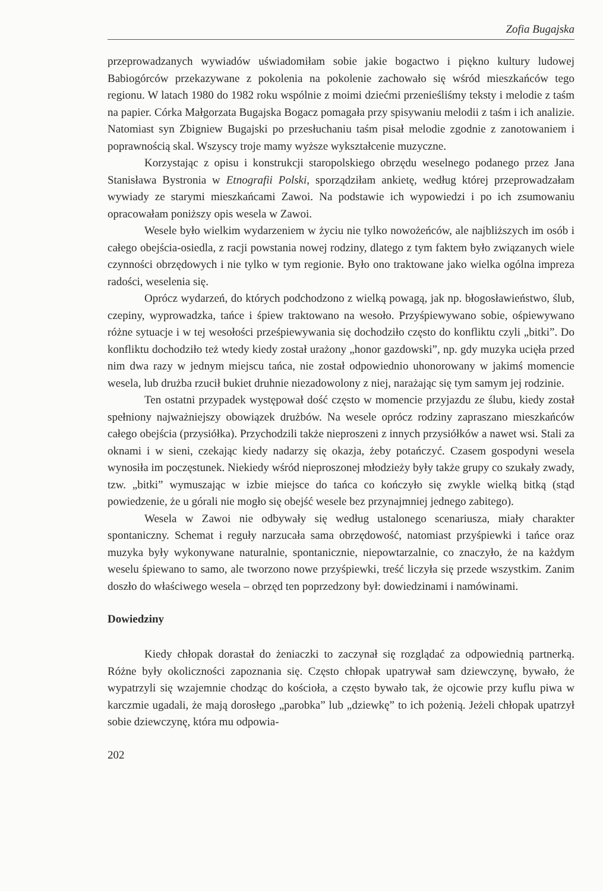Zofia Bugajska
przeprowadzanych wywiadów uświadomiłam sobie jakie bogactwo i piękno kultury ludowej Babiogórców przekazywane z pokolenia na pokolenie zachowało się wśród mieszkańców tego regionu. W latach 1980 do 1982 roku wspólnie z moimi dziećmi przenieśliśmy teksty i melodie z taśm na papier. Córka Małgorzata Bugajska Bogacz pomagała przy spisywaniu melodii z taśm i ich analizie. Natomiast syn Zbigniew Bugajski po przesłuchaniu taśm pisał melodie zgodnie z zanotowaniem i poprawnością skal. Wszyscy troje mamy wyższe wykształcenie muzyczne.
Korzystając z opisu i konstrukcji staropolskiego obrzędu weselnego podanego przez Jana Stanisława Bystronia w Etnografii Polski, sporządziłam ankietę, według której przeprowadzałam wywiady ze starymi mieszkańcami Zawoi. Na podstawie ich wypowiedzi i po ich zsumowaniu opracowałam poniższy opis wesela w Zawoi.
Wesele było wielkim wydarzeniem w życiu nie tylko nowożeńców, ale najbliższych im osób i całego obejścia-osiedla, z racji powstania nowej rodziny, dlatego z tym faktem było związanych wiele czynności obrzędowych i nie tylko w tym regionie. Było ono traktowane jako wielka ogólna impreza radości, weselenia się.
Oprócz wydarzeń, do których podchodzono z wielką powagą, jak np. błogosławieństwo, ślub, czepiny, wyprowadzka, tańce i śpiew traktowano na wesoło. Przyśpiewywano sobie, ośpiewywano różne sytuacje i w tej wesołości prześpiewywania się dochodziło często do konfliktu czyli „bitki”. Do konfliktu dochodziło też wtedy kiedy został urażony „honor gazdowski”, np. gdy muzyka ucięła przed nim dwa razy w jednym miejscu tańca, nie został odpowiednio uhonorowany w jakimś momencie wesela, lub drużba rzucił bukiet druhnie niezadowolony z niej, narażając się tym samym jej rodzinie.
Ten ostatni przypadek występował dość często w momencie przyjazdu ze ślubu, kiedy został spełniony najważniejszy obowiązek drużbów. Na wesele oprócz rodziny zapraszano mieszkańców całego obejścia (przysiółka). Przychodzili także nieproszeni z innych przysiółków a nawet wsi. Stali za oknami i w sieni, czekając kiedy nadarzy się okazja, żeby potańczyć. Czasem gospodyni wesela wynosiła im poczęstunek. Niekiedy wśród nieproszonej młodzieży były także grupy co szukały zwady, tzw. „bitki” wymuszając w izbie miejsce do tańca co kończyło się zwykle wielką bitką (stąd powiedzenie, że u górali nie mogło się obejść wesele bez przynajmniej jednego zabitego).
Wesela w Zawoi nie odbywały się według ustalonego scenariusza, miały charakter spontaniczny. Schemat i reguły narzucała sama obrzędowość, natomiast przyśpiewki i tańce oraz muzyka były wykonywane naturalnie, spontanicznie, niepowtarzalnie, co znaczyło, że na każdym weselu śpiewano to samo, ale tworzono nowe przyśpiewki, treść liczyła się przede wszystkim. Zanim doszło do właściwego wesela – obrzęd ten poprzedzony był: dowiedzinami i namówinami.
Dowiedziny
Kiedy chłopak dorastał do żeniaczki to zaczynał się rozglądać za odpowiednią partnerką. Różne były okoliczności zapoznania się. Często chłopak upatrywał sam dziewczynę, bywało, że wypatrzyli się wzajemnie chodząc do kościoła, a często bywało tak, że ojcowie przy kuflu piwa w karczmie ugadali, że mają dorosłego „parobka” lub „dziewkę” to ich pożenią. Jeżeli chłopak upatrzył sobie dziewczynę, która mu odpowia-
202